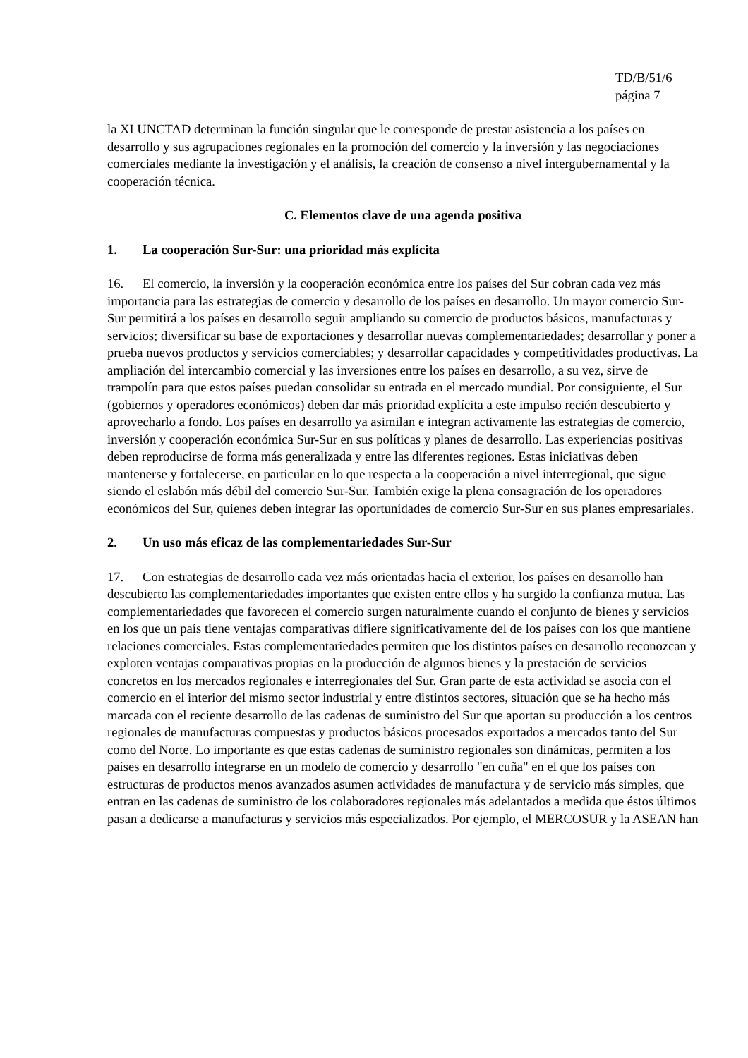TD/B/51/6
página 7
la XI UNCTAD determinan la función singular que le corresponde de prestar asistencia a los países en desarrollo y sus agrupaciones regionales en la promoción del comercio y la inversión y las negociaciones comerciales mediante la investigación y el análisis, la creación de consenso a nivel intergubernamental y la cooperación técnica.
C. Elementos clave de una agenda positiva
1. La cooperación Sur-Sur: una prioridad más explícita
16. El comercio, la inversión y la cooperación económica entre los países del Sur cobran cada vez más importancia para las estrategias de comercio y desarrollo de los países en desarrollo. Un mayor comercio Sur-Sur permitirá a los países en desarrollo seguir ampliando su comercio de productos básicos, manufacturas y servicios; diversificar su base de exportaciones y desarrollar nuevas complementariedades; desarrollar y poner a prueba nuevos productos y servicios comerciables; y desarrollar capacidades y competitividades productivas. La ampliación del intercambio comercial y las inversiones entre los países en desarrollo, a su vez, sirve de trampolín para que estos países puedan consolidar su entrada en el mercado mundial. Por consiguiente, el Sur (gobiernos y operadores económicos) deben dar más prioridad explícita a este impulso recién descubierto y aprovecharlo a fondo. Los países en desarrollo ya asimilan e integran activamente las estrategias de comercio, inversión y cooperación económica Sur-Sur en sus políticas y planes de desarrollo. Las experiencias positivas deben reproducirse de forma más generalizada y entre las diferentes regiones. Estas iniciativas deben mantenerse y fortalecerse, en particular en lo que respecta a la cooperación a nivel interregional, que sigue siendo el eslabón más débil del comercio Sur-Sur. También exige la plena consagración de los operadores económicos del Sur, quienes deben integrar las oportunidades de comercio Sur-Sur en sus planes empresariales.
2. Un uso más eficaz de las complementariedades Sur-Sur
17. Con estrategias de desarrollo cada vez más orientadas hacia el exterior, los países en desarrollo han descubierto las complementariedades importantes que existen entre ellos y ha surgido la confianza mutua. Las complementariedades que favorecen el comercio surgen naturalmente cuando el conjunto de bienes y servicios en los que un país tiene ventajas comparativas difiere significativamente del de los países con los que mantiene relaciones comerciales. Estas complementariedades permiten que los distintos países en desarrollo reconozcan y exploten ventajas comparativas propias en la producción de algunos bienes y la prestación de servicios concretos en los mercados regionales e interregionales del Sur. Gran parte de esta actividad se asocia con el comercio en el interior del mismo sector industrial y entre distintos sectores, situación que se ha hecho más marcada con el reciente desarrollo de las cadenas de suministro del Sur que aportan su producción a los centros regionales de manufacturas compuestas y productos básicos procesados exportados a mercados tanto del Sur como del Norte. Lo importante es que estas cadenas de suministro regionales son dinámicas, permiten a los países en desarrollo integrarse en un modelo de comercio y desarrollo "en cuña" en el que los países con estructuras de productos menos avanzados asumen actividades de manufactura y de servicio más simples, que entran en las cadenas de suministro de los colaboradores regionales más adelantados a medida que éstos últimos pasan a dedicarse a manufacturas y servicios más especializados. Por ejemplo, el MERCOSUR y la ASEAN han